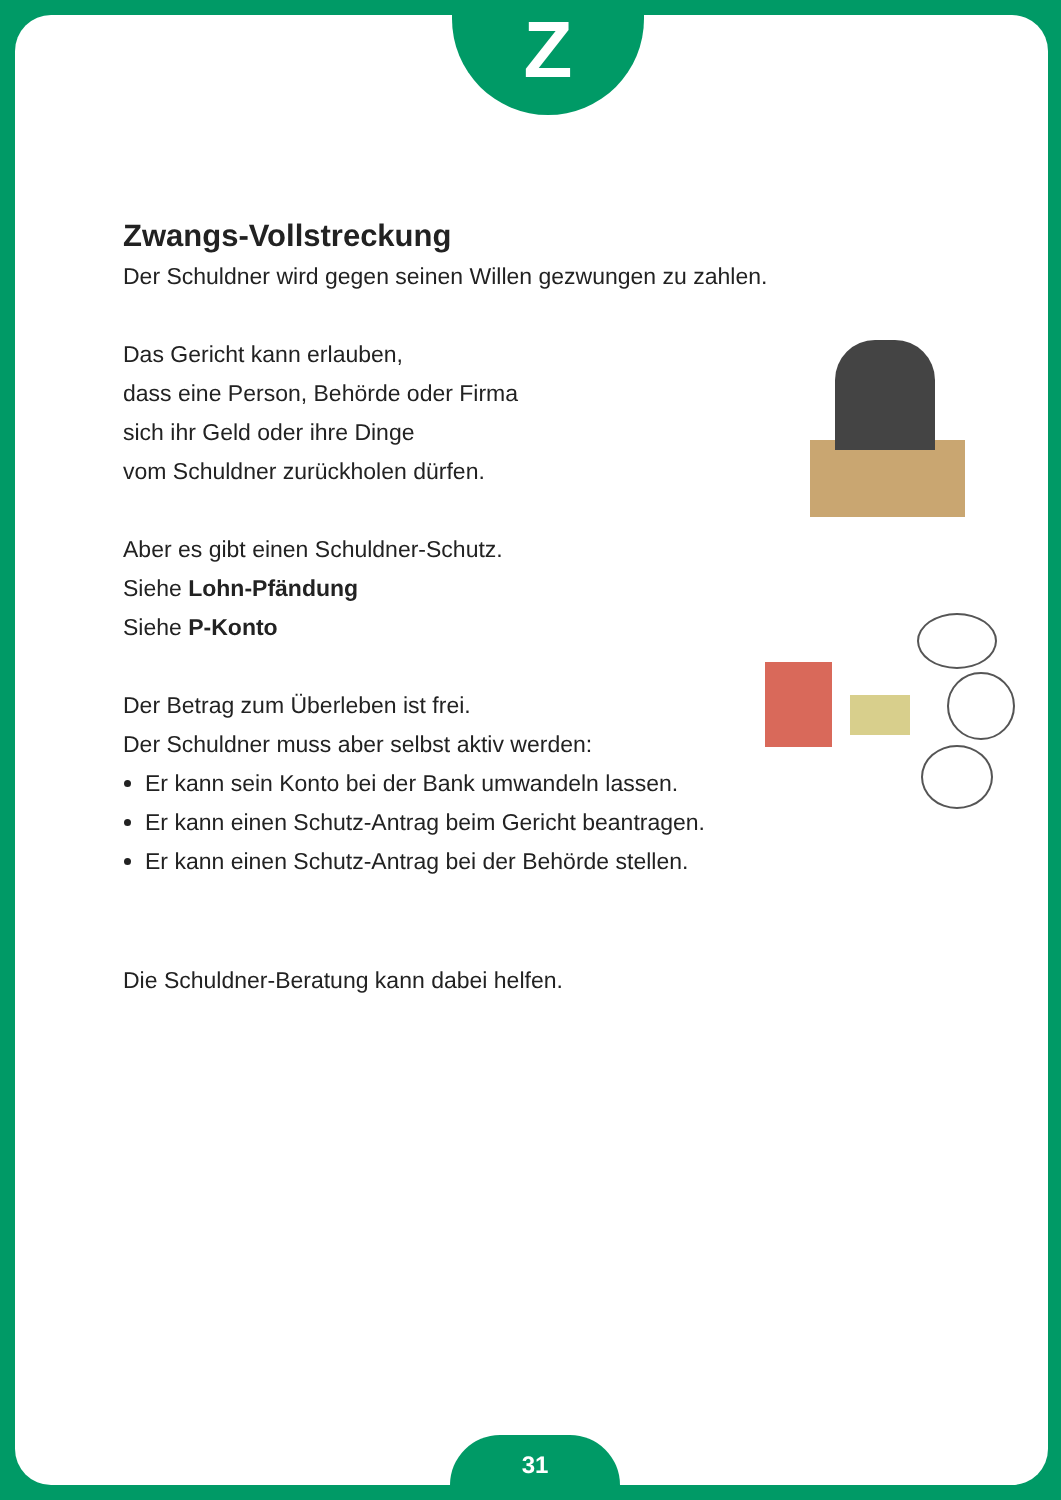Z
Zwangs-Vollstreckung
Der Schuldner wird gegen seinen Willen gezwungen zu zahlen.
Das Gericht kann erlauben,
dass eine Person, Behörde oder Firma
sich ihr Geld oder ihre Dinge
vom Schuldner zurückholen dürfen.
Aber es gibt einen Schuldner-Schutz.
Siehe Lohn-Pfändung
Siehe P-Konto
Der Betrag zum Überleben ist frei.
Der Schuldner muss aber selbst aktiv werden:
Er kann sein Konto bei der Bank umwandeln lassen.
Er kann einen Schutz-Antrag beim Gericht beantragen.
Er kann einen Schutz-Antrag bei der Behörde stellen.
Die Schuldner-Beratung kann dabei helfen.
31